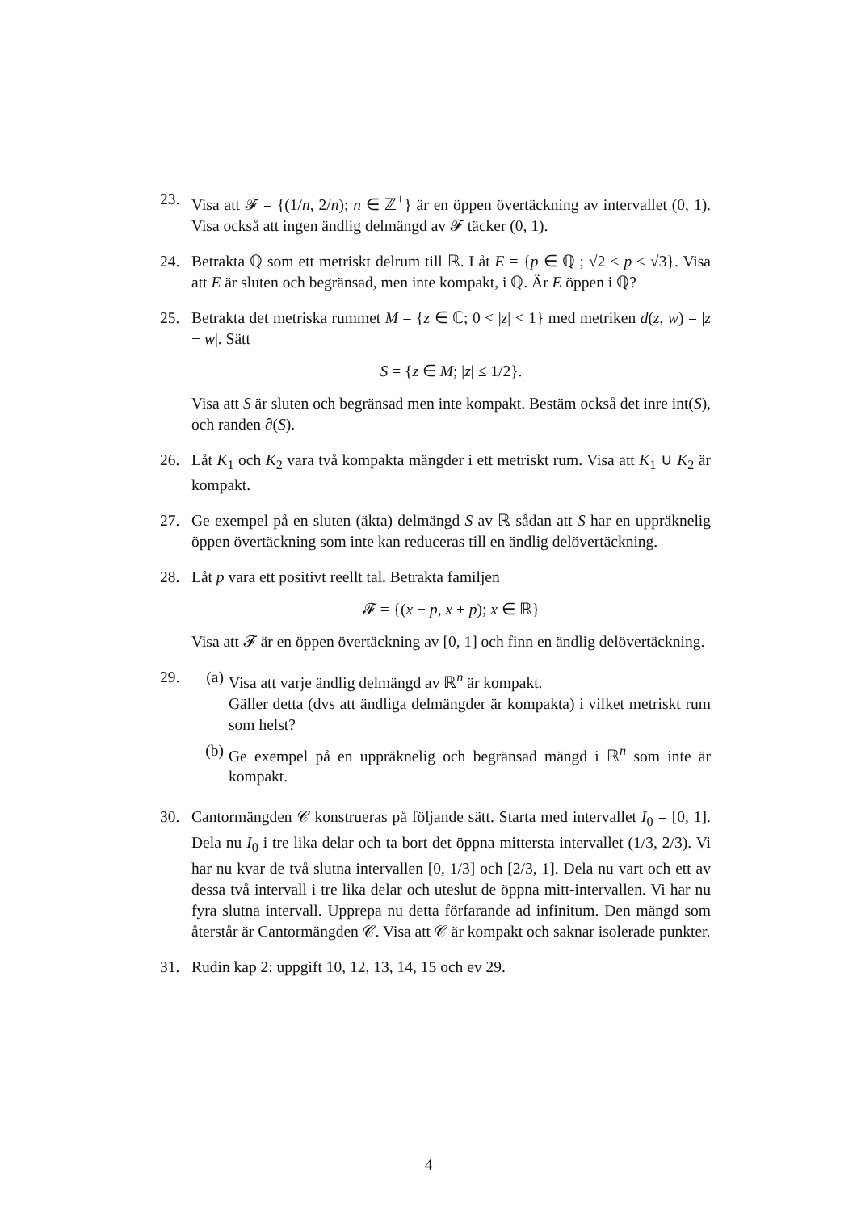23. Visa att 𝓕 = {(1/n, 2/n); n ∈ ℤ<sup>+</sup>} är en öppen övertäckning av intervallet (0, 1). Visa också att ingen ändlig delmängd av 𝓕 täcker (0, 1).
24. Betrakta ℚ som ett metriskt delrum till ℝ. Låt E = {p ∈ ℚ ; √2 < p < √3}. Visa att E är sluten och begränsad, men inte kompakt, i ℚ. Är E öppen i ℚ?
25. Betrakta det metriska rummet M = {z ∈ ℂ; 0 < |z| < 1} med metriken d(z, w) = |z − w|. Sätt
S = {z ∈ M; |z| ≤ 1/2}.
Visa att S är sluten och begränsad men inte kompakt. Bestäm också det inre int(S), och randen ∂(S).
26. Låt K<sub>1</sub> och K<sub>2</sub> vara två kompakta mängder i ett metriskt rum. Visa att K<sub>1</sub> ∪ K<sub>2</sub> är kompakt.
27. Ge exempel på en sluten (äkta) delmängd S av ℝ sådan att S har en uppräknelig öppen övertäckning som inte kan reduceras till en ändlig delövertäckning.
28. Låt p vara ett positivt reellt tal. Betrakta familjen
𝓕 = {(x − p, x + p); x ∈ ℝ}
Visa att 𝓕 är en öppen övertäckning av [0, 1] och finn en ändlig delövertäckning.
29. (a) Visa att varje ändlig delmängd av ℝ<sup>n</sup> är kompakt.
Gäller detta (dvs att ändliga delmängder är kompakta) i vilket metriskt rum som helst?
(b) Ge exempel på en uppräknelig och begränsad mängd i ℝ<sup>n</sup> som inte är kompakt.
30. Cantormängden 𝒞 konstrueras på följande sätt. Starta med intervallet I<sub>0</sub> = [0, 1]. Dela nu I<sub>0</sub> i tre lika delar och ta bort det öppna mittersta intervallet (1/3, 2/3). Vi har nu kvar de två slutna intervallen [0, 1/3] och [2/3, 1]. Dela nu vart och ett av dessa två intervall i tre lika delar och uteslut de öppna mitt-intervallen. Vi har nu fyra slutna intervall. Upprepa nu detta förfarande ad infinitum. Den mängd som återstår är Cantormängden 𝒞. Visa att 𝒞 är kompakt och saknar isolerade punkter.
31. Rudin kap 2: uppgift 10, 12, 13, 14, 15 och ev 29.
4